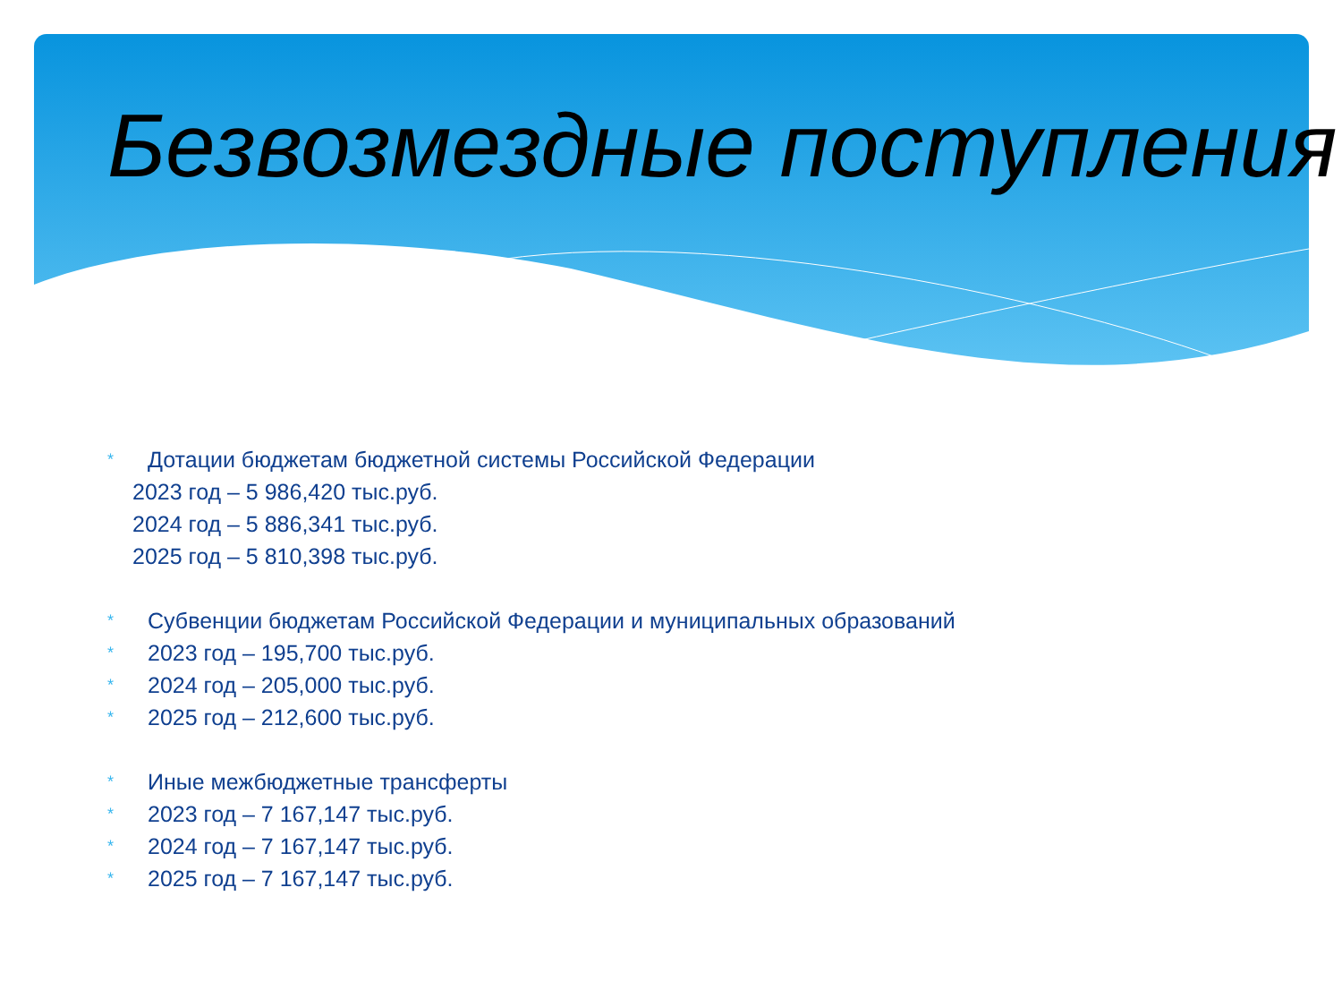Безвозмездные поступления
* Дотации бюджетам бюджетной системы Российской Федерации
2023 год – 5 986,420 тыс.руб.
2024 год – 5 886,341 тыс.руб.
2025 год – 5 810,398 тыс.руб.
* Субвенции бюджетам Российской Федерации и муниципальных образований
* 2023 год – 195,700 тыс.руб.
* 2024 год – 205,000 тыс.руб.
* 2025 год – 212,600 тыс.руб.
* Иные межбюджетные трансферты
* 2023 год – 7 167,147 тыс.руб.
* 2024 год – 7 167,147 тыс.руб.
* 2025 год – 7 167,147 тыс.руб.